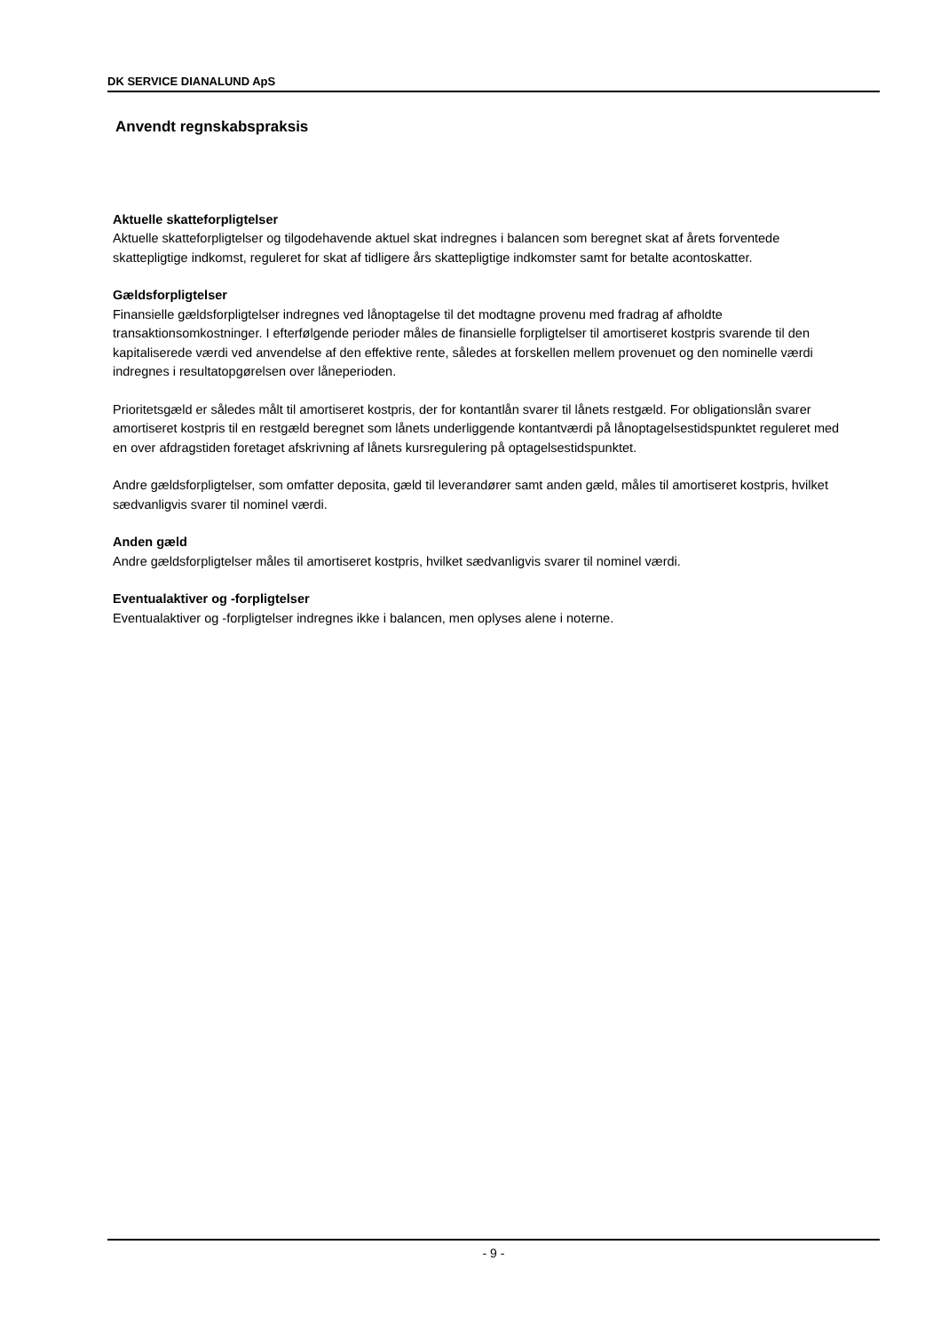DK SERVICE DIANALUND ApS
Anvendt regnskabspraksis
Aktuelle skatteforpligtelser
Aktuelle skatteforpligtelser og tilgodehavende aktuel skat indregnes i balancen som beregnet skat af årets forventede skattepligtige indkomst, reguleret for skat af tidligere års skattepligtige indkomster samt for betalte acontoskatter.
Gældsforpligtelser
Finansielle gældsforpligtelser indregnes ved lånoptagelse til det modtagne provenu med fradrag af afholdte transaktionsomkostninger. I efterfølgende perioder måles de finansielle forpligtelser til amortiseret kostpris svarende til den kapitaliserede værdi ved anvendelse af den effektive rente, således at forskellen mellem provenuet og den nominelle værdi indregnes i resultatopgørelsen over låneperioden.
Prioritetsgæld er således målt til amortiseret kostpris, der for kontantlån svarer til lånets restgæld. For obligationslån svarer amortiseret kostpris til en restgæld beregnet som lånets underliggende kontantværdi på lånoptagelsestidspunktet reguleret med en over afdragstiden foretaget afskrivning af lånets kursregulering på optagelsestidspunktet.
Andre gældsforpligtelser, som omfatter deposita, gæld til leverandører samt anden gæld, måles til amortiseret kostpris, hvilket sædvanligvis svarer til nominel værdi.
Anden gæld
Andre gældsforpligtelser måles til amortiseret kostpris, hvilket sædvanligvis svarer til nominel værdi.
Eventualaktiver og -forpligtelser
Eventualaktiver og -forpligtelser indregnes ikke i balancen, men oplyses alene i noterne.
- 9 -